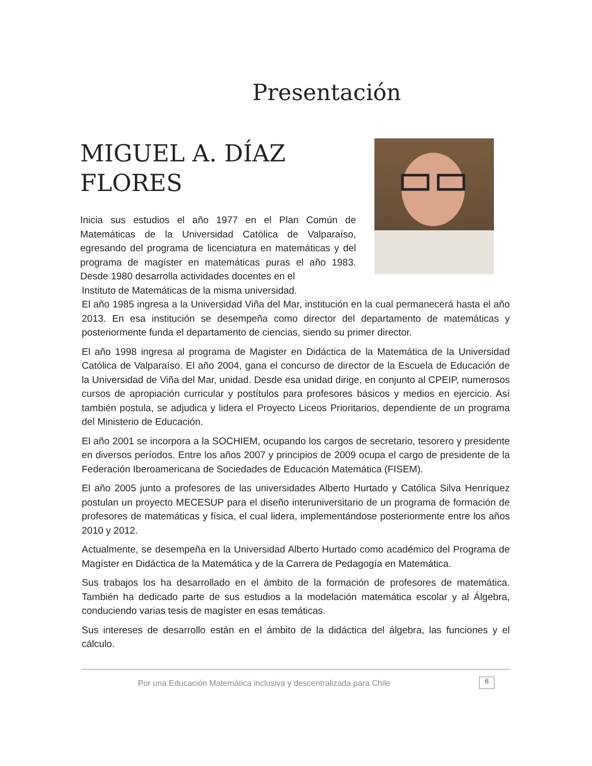Presentación
MIGUEL A. DÍAZ
FLORES
Inicia sus estudios el año 1977 en el Plan Común de Matemáticas de la Universidad Católica de Valparaíso, egresando del programa de licenciatura en matemáticas y del programa de magíster en matemáticas puras el año 1983. Desde 1980 desarrolla actividades docentes en el
Instituto de Matemáticas de la misma universidad.
El año 1985 ingresa a la Universidad Viña del Mar, institución en la cual permanecerá hasta el año 2013. En esa institución se desempeña como director del departamento de matemáticas y posteriormente funda el departamento de ciencias, siendo su primer director.
El año 1998 ingresa al programa de Magister en Didáctica de la Matemática de la Universidad Católica de Valparaíso. El año 2004, gana el concurso de director de la Escuela de Educación de la Universidad de Viña del Mar, unidad. Desde esa unidad dirige, en conjunto al CPEIP, numerosos cursos de apropiación curricular y postítulos para profesores básicos y medios en ejercicio. Así también postula, se adjudica y lidera el Proyecto Liceos Prioritarios, dependiente de un programa del Ministerio de Educación.
El año 2001 se incorpora a la SOCHIEM, ocupando los cargos de secretario, tesorero y presidente en diversos períodos. Entre los años 2007 y principios de 2009 ocupa el cargo de presidente de la Federación Iberoamericana de Sociedades de Educación Matemática (FISEM).
El año 2005 junto a profesores de las universidades Alberto Hurtado y Católica Silva Henríquez postulan un proyecto MECESUP para el diseño interuniversitario de un programa de formación de profesores de matemáticas y física, el cual lidera, implementándose posteriormente entre los años 2010 y 2012.
Actualmente, se desempeña en la Universidad Alberto Hurtado como académico del Programa de Magíster en Didáctica de la Matemática y de la Carrera de Pedagogía en Matemática.
Sus trabajos los ha desarrollado en el ámbito de la formación de profesores de matemática. También ha dedicado parte de sus estudios a la modelación matemática escolar y al Álgebra, conduciendo varias tesis de magíster en esas temáticas.
Sus intereses de desarrollo están en el ámbito de la didáctica del álgebra, las funciones y el cálculo.
Por una Educación Matemática inclusiva y descentralizada para Chile
6